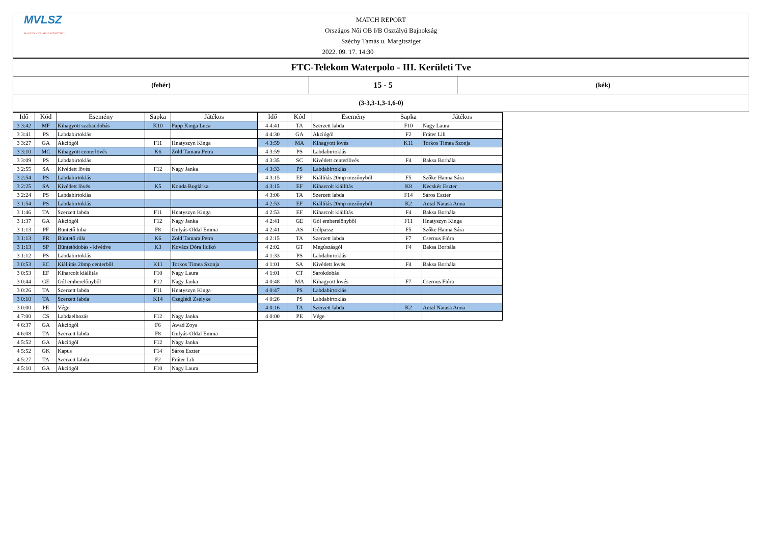| MVLSZ MAGYAR VÍZILABDA SZÖVETSÉG MATCH REPORT Országos Női OB I/B Osztályú Bajnokság Széchy Tamás u. Margitsziget 2022. 09. 17. 14:30 | | |
| FTC-Telekom Waterpolo - III. Kerületi Tve | | |
| (fehér) | 15 - 5 | (kék) |
| (3-3,3-1,3-1,6-0) | | |
| Idő | Kód | Esemény | Sapka | Játékos |
| --- | --- | --- | --- | --- |
| 3 3:42 | MF | Kihagyott szabaddobás | K10 | Papp Kinga Luca |
| 3 3:41 | PS | Labdabirtoklás | | |
| 3 3:27 | GA | Akciógól | F11 | Hnatyszyn Kinga |
| 3 3:10 | MC | Kihagyott centerlövés | K6 | Zöld Tamara Petra |
| 3 3:09 | PS | Labdabirtoklás | | |
| 3 2:55 | SA | Kivédett lövés | F12 | Nagy Janka |
| 3 2:54 | PS | Labdabirtoklás | | |
| 3 2:25 | SA | Kivédett lövés | K5 | Konda Boglárka |
| 3 2:24 | PS | Labdabirtoklás | | |
| 3 1:54 | PS | Labdabirtoklás | | |
| 3 1:46 | TA | Szerzett labda | F11 | Hnatyszyn Kinga |
| 3 1:37 | GA | Akciógól | F12 | Nagy Janka |
| 3 1:13 | PF | Büntető hiba | F8 | Gulyás-Oldal Emma |
| 3 1:13 | PR | Büntető róla | K6 | Zöld Tamara Petra |
| 3 1:13 | SP | Büntetődobás - kivédve | K3 | Kovács Dóra Ildikó |
| 3 1:12 | PS | Labdabirtoklás | | |
| 3 0:53 | EC | Kiállítás 20mp centerből | K11 | Torkos Tímea Szonja |
| 3 0:53 | EF | Kiharcolt kiállítás | F10 | Nagy Laura |
| 3 0:44 | GE | Gól emberelőnyből | F12 | Nagy Janka |
| 3 0:26 | TA | Szerzett labda | F11 | Hnatyszyn Kinga |
| 3 0:10 | TA | Szerzett labda | K14 | Czeglédi Zselyke |
| 3 0:00 | PE | Vége | | |
| 4 7:00 | CS | Labdaelhozás | F12 | Nagy Janka |
| 4 6:37 | GA | Akciógól | F6 | Awad Zoya |
| 4 6:08 | TA | Szerzett labda | F8 | Gulyás-Oldal Emma |
| 4 5:52 | GA | Akciógól | F12 | Nagy Janka |
| 4 5:52 | GK | Kapus | F14 | Sáros Eszter |
| 4 5:27 | TA | Szerzett labda | F2 | Fráter Lili |
| 4 5:10 | GA | Akciógól | F10 | Nagy Laura |
| Idő | Kód | Esemény | Sapka | Játékos |
| --- | --- | --- | --- | --- |
| 4 4:41 | TA | Szerzett labda | F10 | Nagy Laura |
| 4 4:30 | GA | Akciógól | F2 | Fráter Lili |
| 4 3:59 | MA | Kihagyott lövés | K11 | Torkos Tímea Szonja |
| 4 3:59 | PS | Labdabirtoklás | | |
| 4 3:35 | SC | Kivédett centerlövés | F4 | Baksa Borbála |
| 4 3:33 | PS | Labdabirtoklás | | |
| 4 3:15 | EF | Kiállítás 20mp mezőnyből | F5 | Szőke Hanna Sára |
| 4 3:15 | EF | Kiharcolt kiállítás | K8 | Kecskés Eszter |
| 4 3:08 | TA | Szerzett labda | F14 | Sáros Eszter |
| 4 2:53 | EF | Kiállítás 20mp mezőnyből | K2 | Antal Natasa Anna |
| 4 2:53 | EF | Kiharcolt kiállítás | F4 | Baksa Borbála |
| 4 2:41 | GE | Gól emberelőnyből | F11 | Hnatyszyn Kinga |
| 4 2:41 | AS | Gólpassz | F5 | Szőke Hanna Sára |
| 4 2:15 | TA | Szerzett labda | F7 | Csernus Flóra |
| 4 2:02 | GT | Megúszásgól | F4 | Baksa Borbála |
| 4 1:33 | PS | Labdabirtoklás | | |
| 4 1:01 | SA | Kivédett lövés | F4 | Baksa Borbála |
| 4 1:01 | CT | Sarokdobás | | |
| 4 0:48 | MA | Kihagyott lövés | F7 | Csernus Flóra |
| 4 0:47 | PS | Labdabirtoklás | | |
| 4 0:26 | PS | Labdabirtoklás | | |
| 4 0:16 | TA | Szerzett labda | K2 | Antal Natasa Anna |
| 4 0:00 | PE | Vége | | |